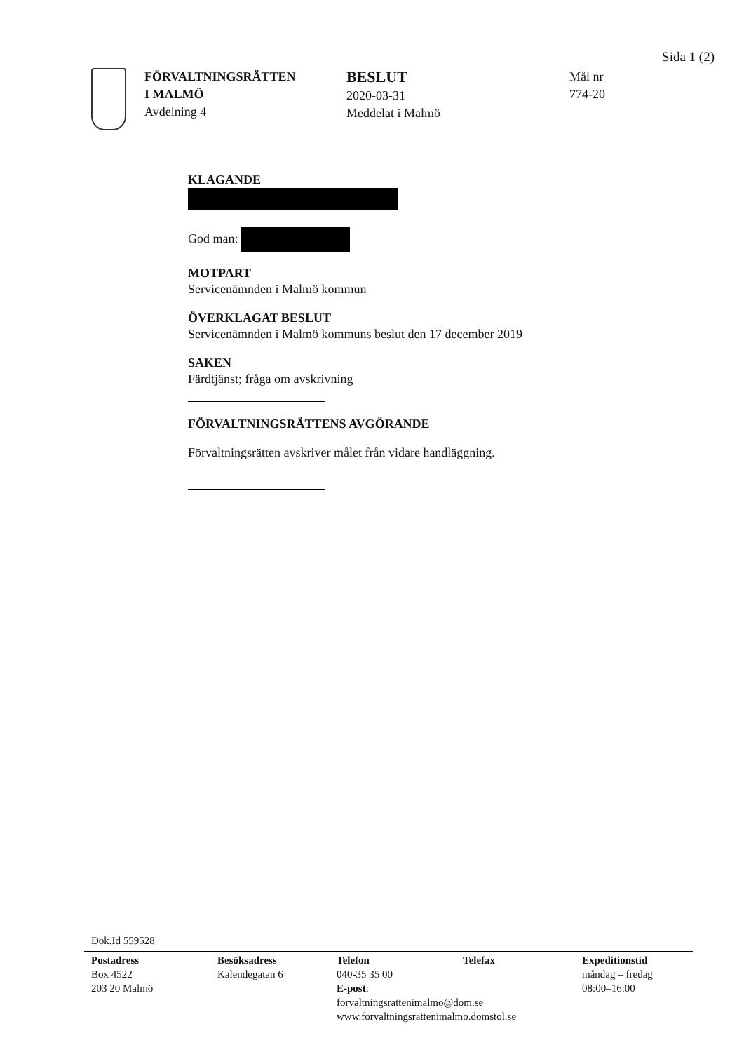Sida 1 (2)
FÖRVALTNINGSRÄTTEN
I MALMÖ
Avdelning 4
BESLUT
2020-03-31
Meddelat i Malmö
Mål nr
774-20
KLAGANDE
God man:
MOTPART
Servicenämnden i Malmö kommun
ÖVERKLAGAT BESLUT
Servicenämnden i Malmö kommuns beslut den 17 december 2019
SAKEN
Färdtjänst; fråga om avskrivning
FÖRVALTNINGSRÄTTENS AVGÖRANDE
Förvaltningsrätten avskriver målet från vidare handläggning.
Dok.Id 559528
Postadress
Box 4522
203 20 Malmö
Besöksadress
Kalendegatan 6
Telefon
040-35 35 00
E-post: forvaltningsrattenimalmo@dom.se
www.forvaltningsrattenimalmo.domstol.se
Telefax Expeditionstid
måndag – fredag
08:00–16:00